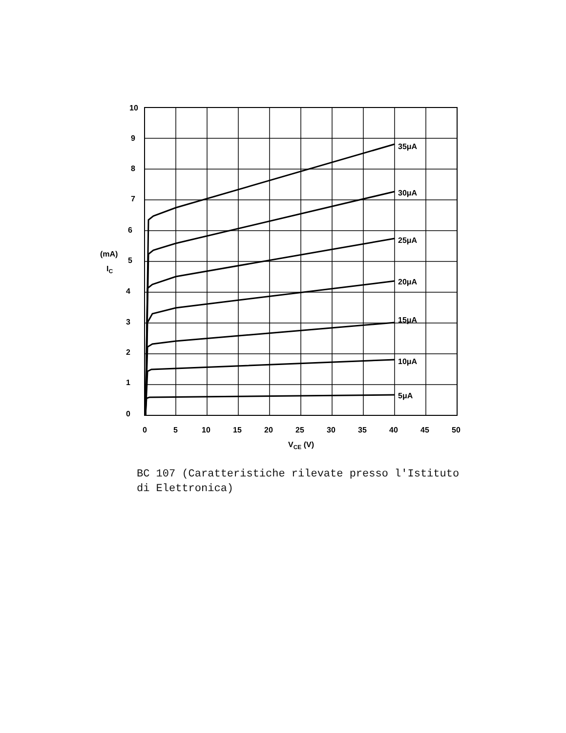35μA
30μA
25μA
20μA
15μA
10μA
5μA
10
9
8
7
6
5
4
3
2
1
0
(mA)
IC
0
5
10
15
20
25
30
35
40
45
50
VCE (V)
BC 107 (Caratteristiche rilevate presso l'Istituto
di Elettronica)